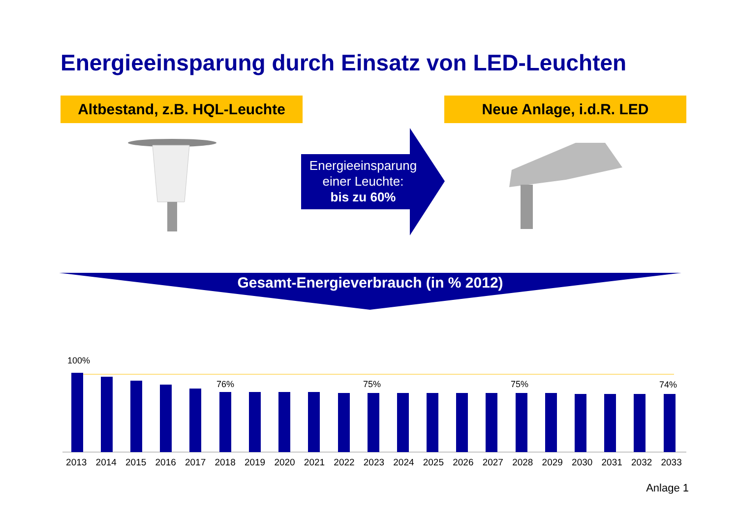Energieeinsparung durch Einsatz von LED-Leuchten
Altbestand, z.B. HQL-Leuchte
Neue Anlage, i.d.R. LED
Energieeinsparung einer Leuchte:
bis zu 60%
Gesamt-Energieverbrauch (in % 2012)
100%
76% 75% 75% 74%
2013 2014 2015 2016 2017 2018 2019 2020 2021 2022 2023 2024 2025 2026 2027 2028 2029 2030 2031 2032 2033
Anlage 1